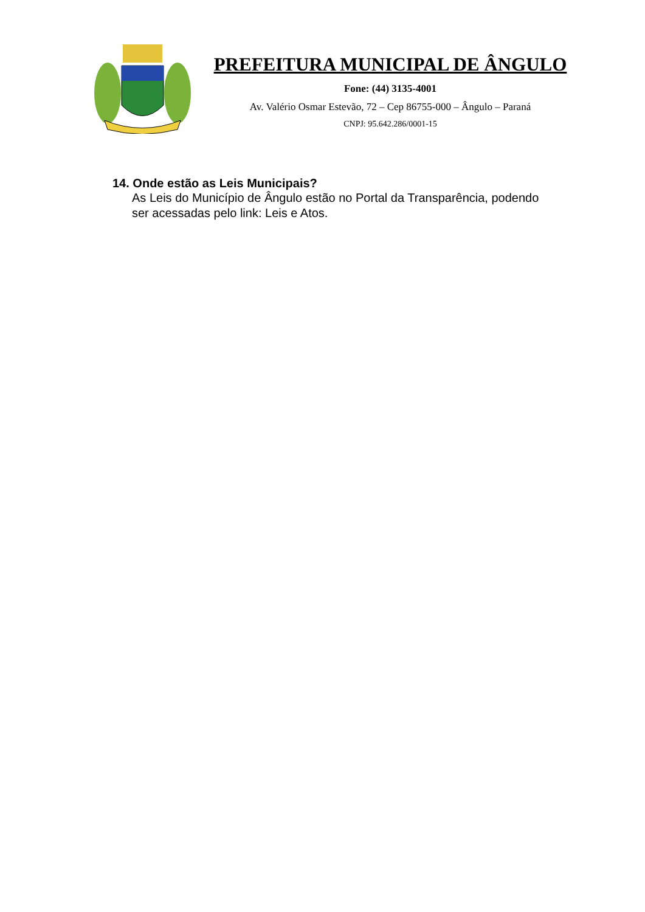PREFEITURA MUNICIPAL DE ÂNGULO
Fone: (44) 3135-4001
Av. Valério Osmar Estevão, 72 – Cep 86755-000 – Ângulo – Paraná
CNPJ: 95.642.286/0001-15
14. Onde estão as Leis Municipais?
As Leis do Município de Ângulo estão no Portal da Transparência, podendo ser acessadas pelo link: Leis e Atos.